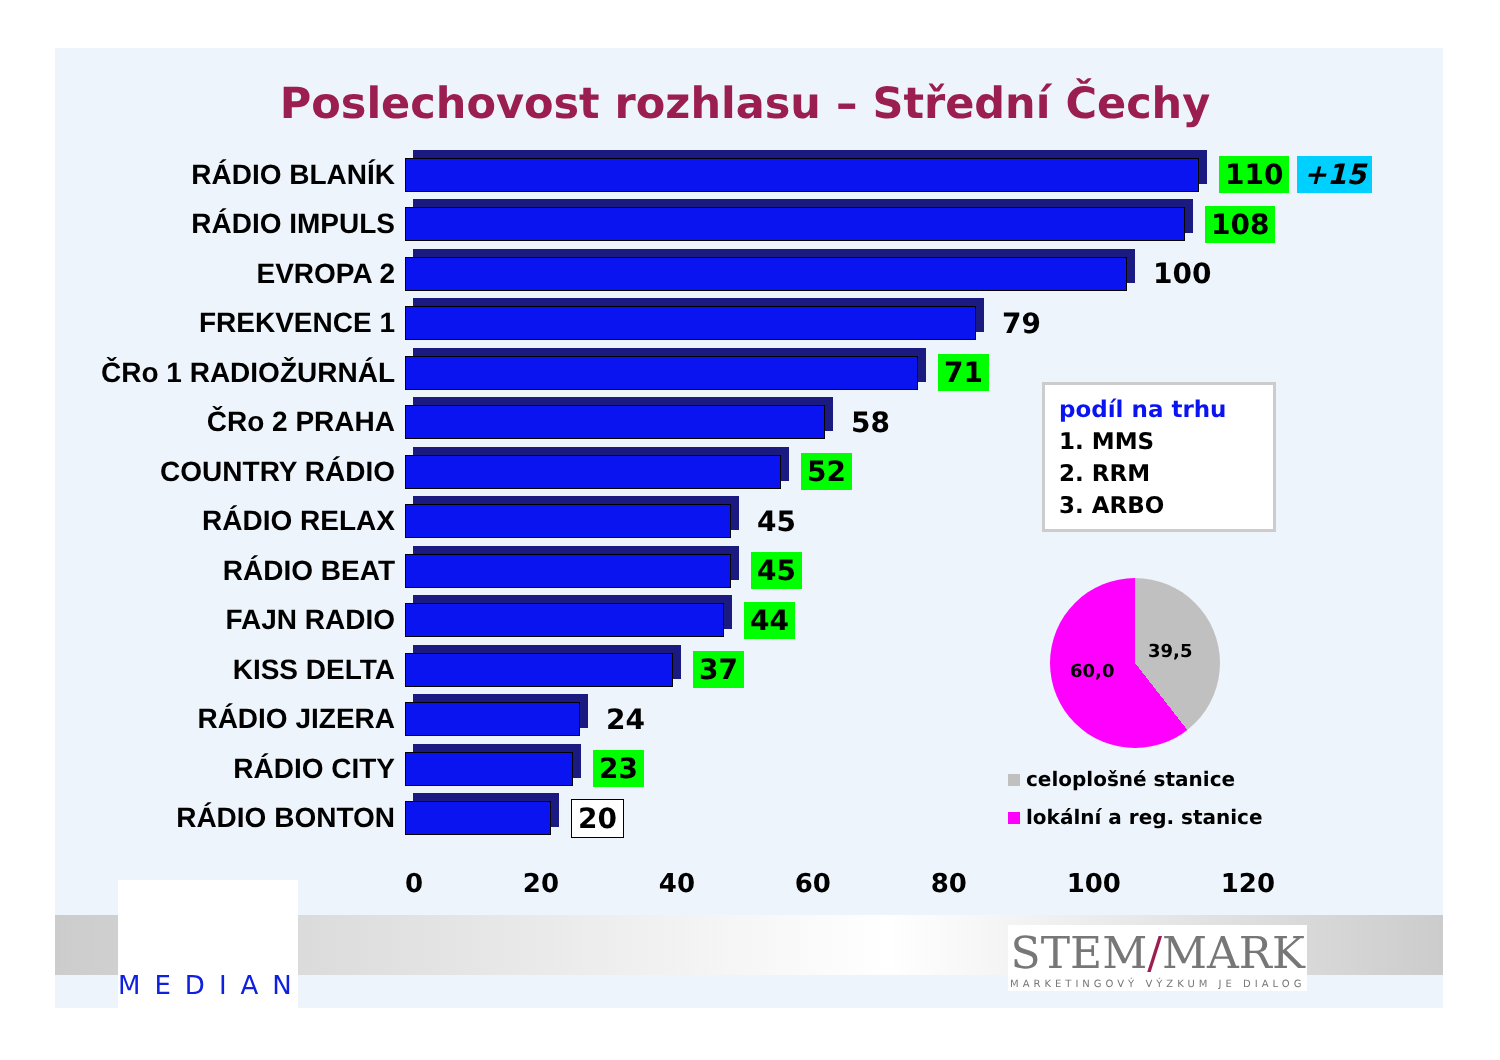Poslechovost rozhlasu – Střední Čechy
RÁDIO BLANÍK 110 +15
RÁDIO IMPULS 108
EVROPA 2 100
FREKVENCE 1 79
ČRo 1 RADIOŽURNÁL 71
ČRo 2 PRAHA 58
COUNTRY RÁDIO 52
RÁDIO RELAX 45
RÁDIO BEAT 45
FAJN RADIO 44
KISS DELTA 37
RÁDIO JIZERA 24
RÁDIO CITY 23
RÁDIO BONTON 20
0 20 40 60 80 100 120
podíl na trhu
1. MMS
2. RRM
3. ARBO
39,5
60,0
celoplošné stanice
lokální a reg. stanice
MEDIAN
STEM/MARK
MARKETINGOVÝ VÝZKUM JE DIALOG